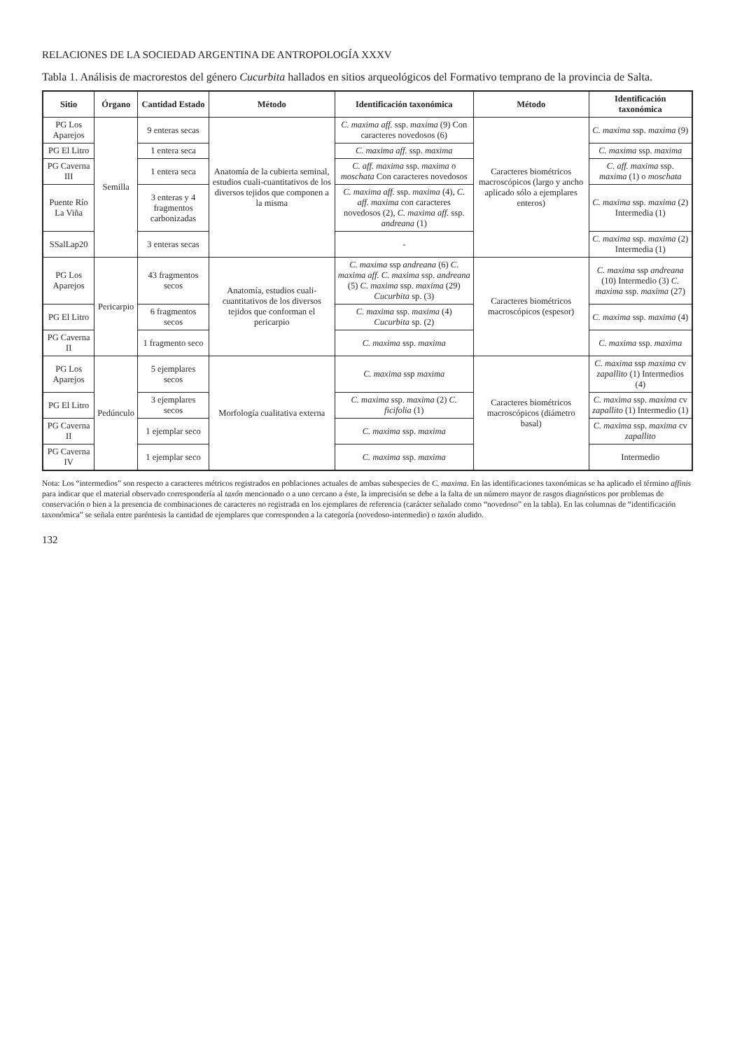RELACIONES DE LA SOCIEDAD ARGENTINA DE ANTROPOLOGÍA XXXV
Tabla 1. Análisis de macrorestos del género Cucurbita hallados en sitios arqueológicos del Formativo temprano de la provincia de Salta.
| Sitio | Órgano | Cantidad Estado | Método | Identificación taxonómica | Método | Identificación taxonómica |
| --- | --- | --- | --- | --- | --- | --- |
| PG Los Aparejos | Semilla | 9 enteras secas | Anatomía de la cubierta seminal, estudios cuali-cuantitativos de los diversos tejidos que componen a la misma | C. maxima aff. ssp. maxima (9) Con caracteres novedosos (6) | Caracteres biométricos macroscópicos (largo y ancho aplicado sólo a ejemplares enteros) | C. maxima ssp. maxima (9) |
| PG El Litro | | 1 entera seca | | C. maxima aff. ssp. maxima | | C. maxima ssp. maxima |
| PG Caverna III | | 1 entera seca | | C. aff. maxima ssp. maxima o moschata Con caracteres novedosos | | C. aff. maxima ssp. maxima (1) o moschata |
| Puente Río La Viña | | 3 enteras y 4 fragmentos carbonizadas | | C. maxima aff. ssp. maxima (4), C. aff. maxima con caracteres novedosos (2), C. maxima aff. ssp. andreana (1) | | C. maxima ssp. maxima (2) Intermedia (1) |
| SSalLap20 | | 3 enteras secas | | - | | C. maxima ssp. maxima (2) Intermedia (1) |
| PG Los Aparejos | Pericarpio | 43 fragmentos secos | Anatomía, estudios cuali-cuantitativos de los diversos tejidos que conforman el pericarpio | C. maxima ssp andreana (6) C. maxima aff. C. maxima ssp. andreana (5) C. maxima ssp. maxima (29) Cucurbita sp. (3) | Caracteres biométricos macroscópicos (espesor) | C. maxima ssp andreana (10) Intermedio (3) C. maxima ssp. maxima (27) |
| PG El Litro | | 6 fragmentos secos | | C. maxima ssp. maxima (4) Cucurbita sp. (2) | | C. maxima ssp. maxima (4) |
| PG Caverna II | | 1 fragmento seco | | C. maxima ssp. maxima | | C. maxima ssp. maxima |
| PG Los Aparejos | Pedúnculo | 5 ejemplares secos | Morfología cualitativa externa | C. maxima ssp maxima | Caracteres biométricos macroscópicos (diámetro basal) | C. maxima ssp maxima cv zapallito (1) Intermedios (4) |
| PG El Litro | | 3 ejemplares secos | | C. maxima ssp. maxima (2) C. ficifolia (1) | | C. maxima ssp. maxima cv zapallito (1) Intermedio (1) |
| PG Caverna II | | 1 ejemplar seco | | C. maxima ssp. maxima | | C. maxima ssp. maxima cv zapallito |
| PG Caverna IV | | 1 ejemplar seco | | C. maxima ssp. maxima | | Intermedio |
Nota: Los “intermedios” son respecto a caracteres métricos registrados en poblaciones actuales de ambas subespecies de C. maxima. En las identificaciones taxonómicas se ha aplicado el término affinis para indicar que el material observado correspondería al taxón mencionado o a uno cercano a éste, la imprecisión se debe a la falta de un número mayor de rasgos diagnósticos por problemas de conservación o bien a la presencia de combinaciones de caracteres no registrada en los ejemplares de referencia (carácter señalado como “novedoso” en la tabla). En las columnas de “identificación taxonómica” se señala entre paréntesis la cantidad de ejemplares que corresponden a la categoría (novedoso-intermedio) o taxón aludido.
132